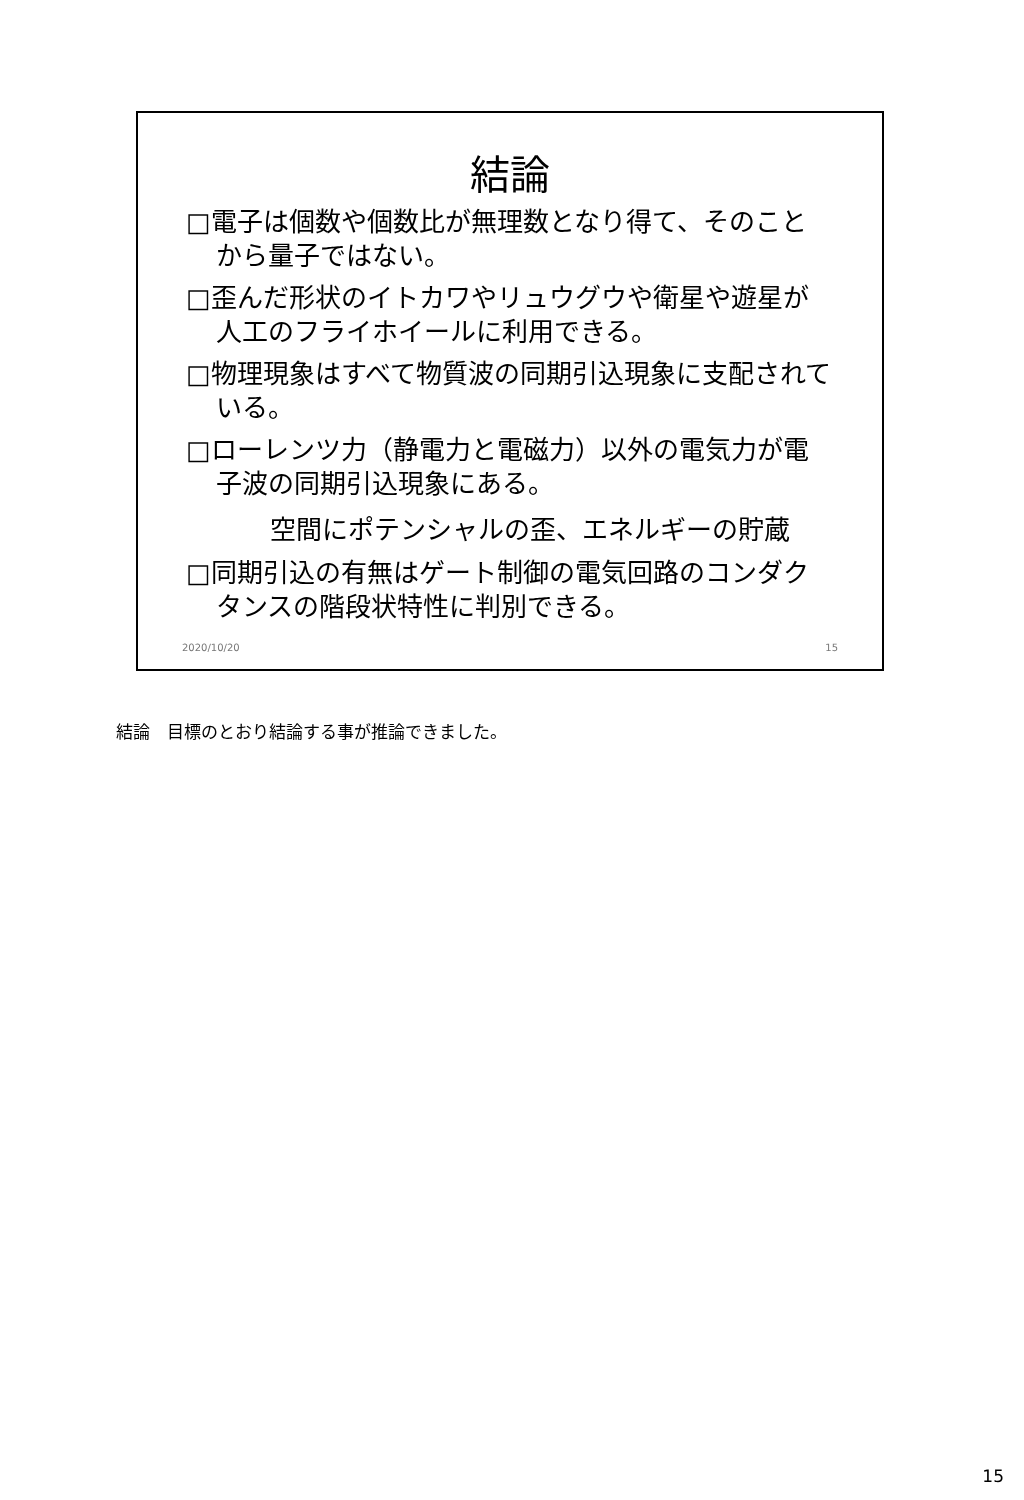結論
□電子は個数や個数比が無理数となり得て、そのことから量子ではない。
□歪んだ形状のイトカワやリュウグウや衛星や遊星が人工のフライホイールに利用できる。
□物理現象はすべて物質波の同期引込現象に支配されている。
□ローレンツ力（静電力と電磁力）以外の電気力が電子波の同期引込現象にある。
空間にポテンシャルの歪、エネルギーの貯蔵
□同期引込の有無はゲート制御の電気回路のコンダクタンスの階段状特性に判別できる。
2020/10/20 15
結論　目標のとおり結論する事が推論できました。
15